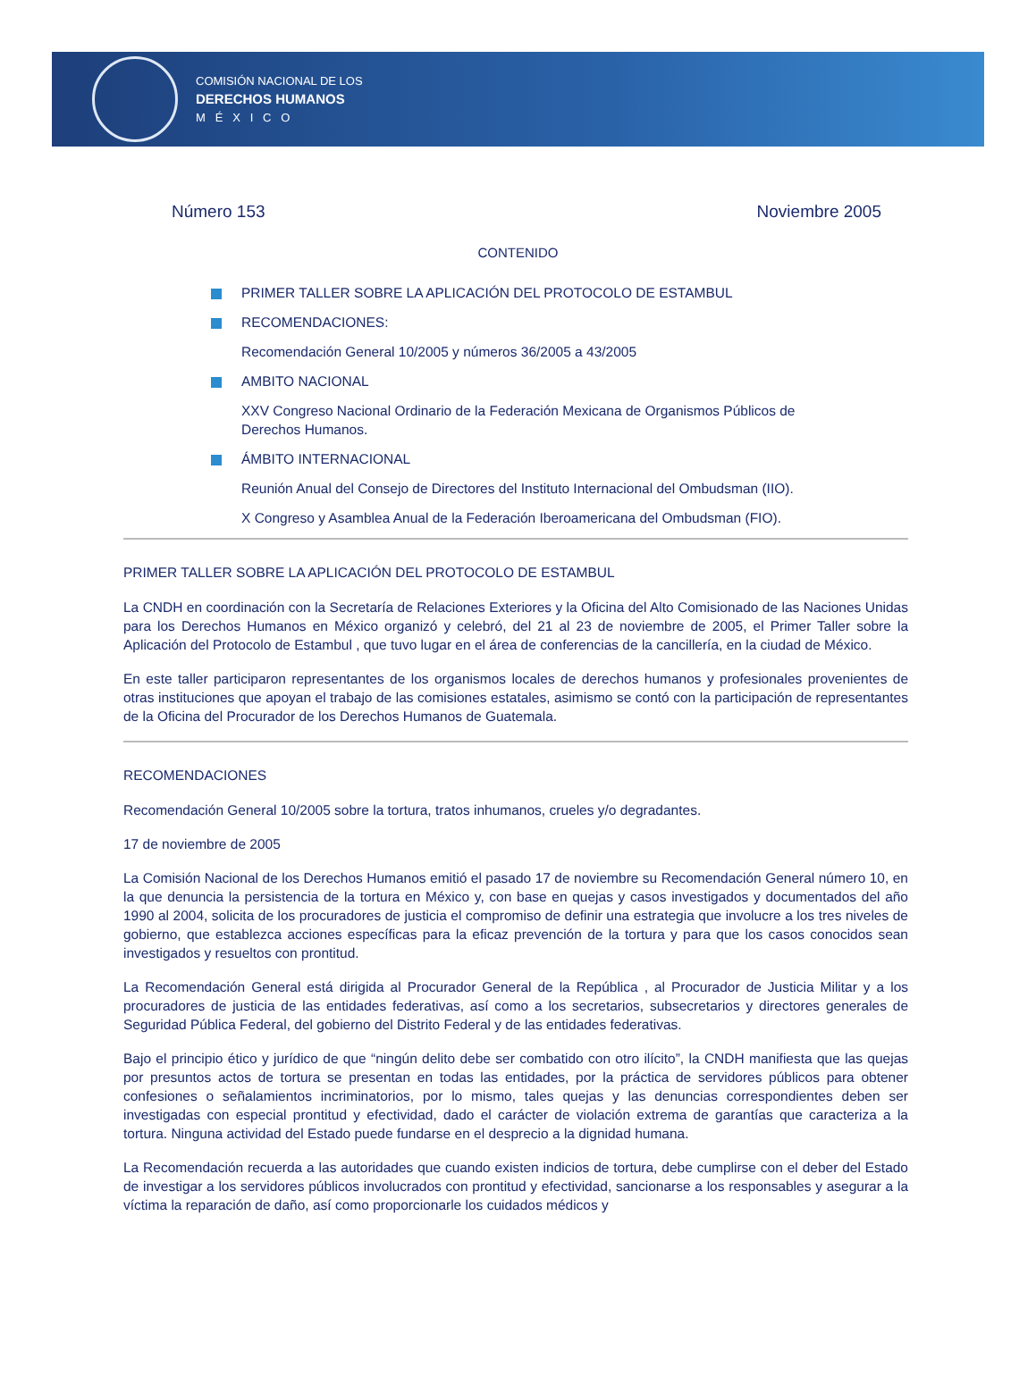COMISIÓN NACIONAL DE LOS
DERECHOS HUMANOS
M É X I C O
Número 153 Noviembre 2005
CONTENIDO
PRIMER TALLER SOBRE LA APLICACIÓN DEL PROTOCOLO DE ESTAMBUL
RECOMENDACIONES:
Recomendación General 10/2005 y números 36/2005 a 43/2005
AMBITO NACIONAL
XXV Congreso Nacional Ordinario de la Federación Mexicana de Organismos Públicos de Derechos Humanos.
ÁMBITO INTERNACIONAL
Reunión Anual del Consejo de Directores del Instituto Internacional del Ombudsman (IIO).
X Congreso y Asamblea Anual de la Federación Iberoamericana del Ombudsman (FIO).
PRIMER TALLER SOBRE LA APLICACIÓN DEL PROTOCOLO DE ESTAMBUL
La CNDH en coordinación con la Secretaría de Relaciones Exteriores y la Oficina del Alto Comisionado de las Naciones Unidas para los Derechos Humanos en México organizó y celebró, del 21 al 23 de noviembre de 2005, el Primer Taller sobre la Aplicación del Protocolo de Estambul , que tuvo lugar en el área de conferencias de la cancillería, en la ciudad de México.
En este taller participaron representantes de los organismos locales de derechos humanos y profesionales provenientes de otras instituciones que apoyan el trabajo de las comisiones estatales, asimismo se contó con la participación de representantes de la Oficina del Procurador de los Derechos Humanos de Guatemala.
RECOMENDACIONES
Recomendación General 10/2005 sobre la tortura, tratos inhumanos, crueles y/o degradantes.
17 de noviembre de 2005
La Comisión Nacional de los Derechos Humanos emitió el pasado 17 de noviembre su Recomendación General número 10, en la que denuncia la persistencia de la tortura en México y, con base en quejas y casos investigados y documentados del año 1990 al 2004, solicita de los procuradores de justicia el compromiso de definir una estrategia que involucre a los tres niveles de gobierno, que establezca acciones específicas para la eficaz prevención de la tortura y para que los casos conocidos sean investigados y resueltos con prontitud.
La Recomendación General está dirigida al Procurador General de la República , al Procurador de Justicia Militar y a los procuradores de justicia de las entidades federativas, así como a los secretarios, subsecretarios y directores generales de Seguridad Pública Federal, del gobierno del Distrito Federal y de las entidades federativas.
Bajo el principio ético y jurídico de que “ningún delito debe ser combatido con otro ilícito”, la CNDH manifiesta que las quejas por presuntos actos de tortura se presentan en todas las entidades, por la práctica de servidores públicos para obtener confesiones o señalamientos incriminatorios, por lo mismo, tales quejas y las denuncias correspondientes deben ser investigadas con especial prontitud y efectividad, dado el carácter de violación extrema de garantías que caracteriza a la tortura. Ninguna actividad del Estado puede fundarse en el desprecio a la dignidad humana.
La Recomendación recuerda a las autoridades que cuando existen indicios de tortura, debe cumplirse con el deber del Estado de investigar a los servidores públicos involucrados con prontitud y efectividad, sancionarse a los responsables y asegurar a la víctima la reparación de daño, así como proporcionarle los cuidados médicos y